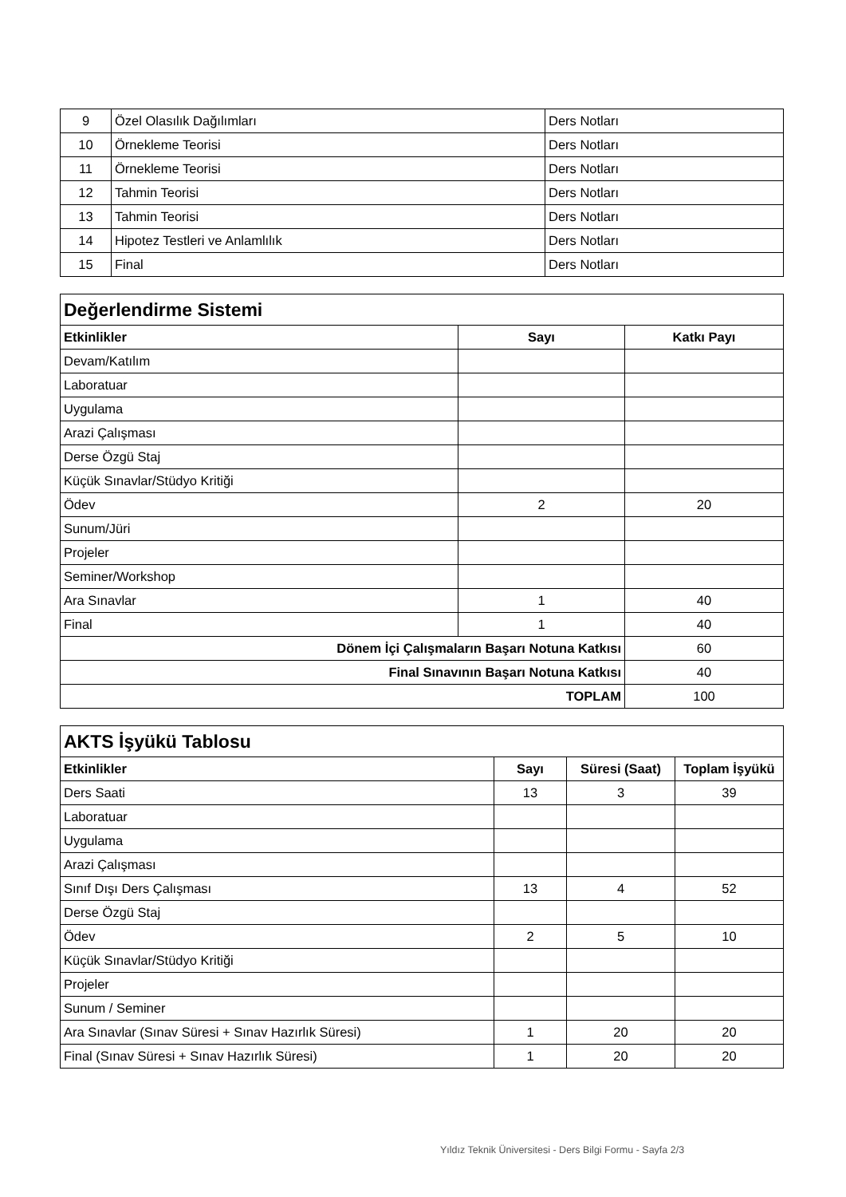| 9 | Özel Olasılık Dağılımları | Ders Notları |
| 10 | Örnekleme Teorisi | Ders Notları |
| 11 | Örnekleme Teorisi | Ders Notları |
| 12 | Tahmin Teorisi | Ders Notları |
| 13 | Tahmin Teorisi | Ders Notları |
| 14 | Hipotez Testleri ve Anlamlılık | Ders Notları |
| 15 | Final | Ders Notları |
| Değerlendirme Sistemi | | |
| Etkinlikler | Sayı | Katkı Payı |
| Devam/Katılım | | |
| Laboratuar | | |
| Uygulama | | |
| Arazi Çalışması | | |
| Derse Özgü Staj | | |
| Küçük Sınavlar/Stüdyo Kritiği | | |
| Ödev | 2 | 20 |
| Sunum/Jüri | | |
| Projeler | | |
| Seminer/Workshop | | |
| Ara Sınavlar | 1 | 40 |
| Final | 1 | 40 |
| Dönem İçi Çalışmaların Başarı Notuna Katkısı | | 60 |
| Final Sınavının Başarı Notuna Katkısı | | 40 |
| TOPLAM | | 100 |
| AKTS İşyükü Tablosu | | | |
| Etkinlikler | Sayı | Süresi (Saat) | Toplam İşyükü |
| Ders Saati | 13 | 3 | 39 |
| Laboratuar | | | |
| Uygulama | | | |
| Arazi Çalışması | | | |
| Sınıf Dışı Ders Çalışması | 13 | 4 | 52 |
| Derse Özgü Staj | | | |
| Ödev | 2 | 5 | 10 |
| Küçük Sınavlar/Stüdyo Kritiği | | | |
| Projeler | | | |
| Sunum / Seminer | | | |
| Ara Sınavlar (Sınav Süresi + Sınav Hazırlık Süresi) | 1 | 20 | 20 |
| Final (Sınav Süresi + Sınav Hazırlık Süresi) | 1 | 20 | 20 |
Yıldız Teknik Üniversitesi - Ders Bilgi Formu - Sayfa 2/3